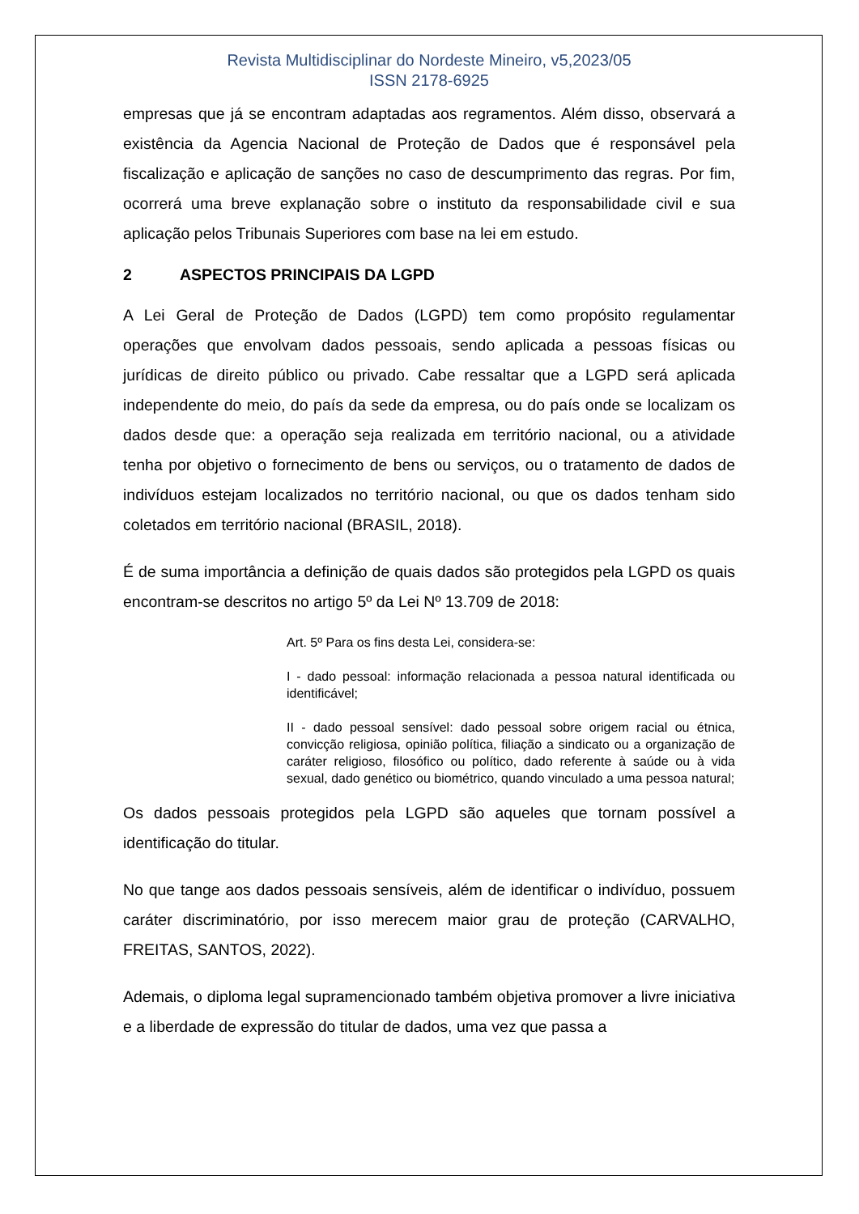Revista Multidisciplinar do Nordeste Mineiro, v5,2023/05
ISSN 2178-6925
empresas que já se encontram adaptadas aos regramentos. Além disso, observará a existência da Agencia Nacional de Proteção de Dados que é responsável pela fiscalização e aplicação de sanções no caso de descumprimento das regras. Por fim, ocorrerá uma breve explanação sobre o instituto da responsabilidade civil e sua aplicação pelos Tribunais Superiores com base na lei em estudo.
2 ASPECTOS PRINCIPAIS DA LGPD
A Lei Geral de Proteção de Dados (LGPD) tem como propósito regulamentar operações que envolvam dados pessoais, sendo aplicada a pessoas físicas ou jurídicas de direito público ou privado. Cabe ressaltar que a LGPD será aplicada independente do meio, do país da sede da empresa, ou do país onde se localizam os dados desde que: a operação seja realizada em território nacional, ou a atividade tenha por objetivo o fornecimento de bens ou serviços, ou o tratamento de dados de indivíduos estejam localizados no território nacional, ou que os dados tenham sido coletados em território nacional (BRASIL, 2018).
É de suma importância a definição de quais dados são protegidos pela LGPD os quais encontram-se descritos no artigo 5º da Lei Nº 13.709 de 2018:
Art. 5º Para os fins desta Lei, considera-se:
I - dado pessoal: informação relacionada a pessoa natural identificada ou identificável;
II - dado pessoal sensível: dado pessoal sobre origem racial ou étnica, convicção religiosa, opinião política, filiação a sindicato ou a organização de caráter religioso, filosófico ou político, dado referente à saúde ou à vida sexual, dado genético ou biométrico, quando vinculado a uma pessoa natural;
Os dados pessoais protegidos pela LGPD são aqueles que tornam possível a identificação do titular.
No que tange aos dados pessoais sensíveis, além de identificar o indivíduo, possuem caráter discriminatório, por isso merecem maior grau de proteção (CARVALHO, FREITAS, SANTOS, 2022).
Ademais, o diploma legal supramencionado também objetiva promover a livre iniciativa e a liberdade de expressão do titular de dados, uma vez que passa a